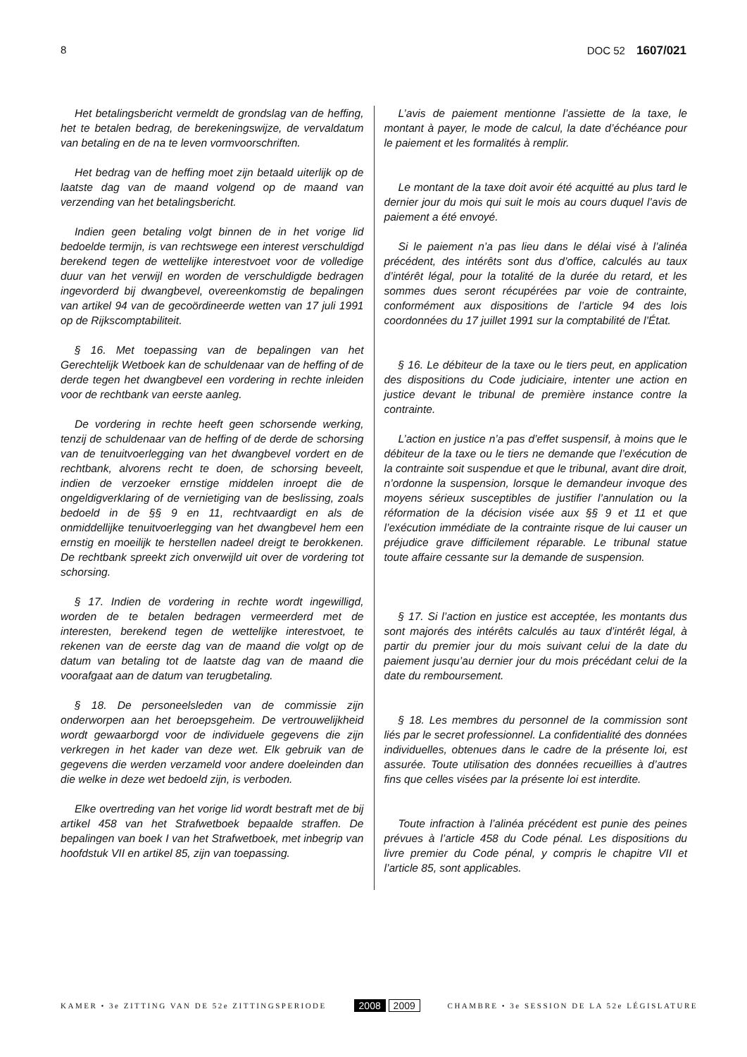8 DOC 52 1607/021
Het betalingsbericht vermeldt de grondslag van de heffing, het te betalen bedrag, de berekeningswijze, de vervaldatum van betaling en de na te leven vormvoorschriften.
Het bedrag van de heffing moet zijn betaald uiterlijk op de laatste dag van de maand volgend op de maand van verzending van het betalingsbericht.
Indien geen betaling volgt binnen de in het vorige lid bedoelde termijn, is van rechtswege een interest verschuldigd berekend tegen de wettelijke interestvoet voor de volledige duur van het verwijl en worden de verschuldigde bedragen ingevorderd bij dwangbevel, overeenkomstig de bepalingen van artikel 94 van de gecoördineerde wetten van 17 juli 1991 op de Rijkscomptabiliteit.
§ 16. Met toepassing van de bepalingen van het Gerechtelijk Wetboek kan de schuldenaar van de heffing of de derde tegen het dwangbevel een vordering in rechte inleiden voor de rechtbank van eerste aanleg.
De vordering in rechte heeft geen schorsende werking, tenzij de schuldenaar van de heffing of de derde de schorsing van de tenuitvoerlegging van het dwangbevel vordert en de rechtbank, alvorens recht te doen, de schorsing beveelt, indien de verzoeker ernstige middelen inroept die de ongeldigverklaring of de vernietiging van de beslissing, zoals bedoeld in de §§ 9 en 11, rechtvaardigt en als de onmiddellijke tenuitvoerlegging van het dwangbevel hem een ernstig en moeilijk te herstellen nadeel dreigt te berokkenen. De rechtbank spreekt zich onverwijld uit over de vordering tot schorsing.
§ 17. Indien de vordering in rechte wordt ingewilligd, worden de te betalen bedragen vermeerderd met de interesten, berekend tegen de wettelijke interestvoet, te rekenen van de eerste dag van de maand die volgt op de datum van betaling tot de laatste dag van de maand die voorafgaat aan de datum van terugbetaling.
§ 18. De personeelsleden van de commissie zijn onderworpen aan het beroepsgeheim. De vertrouwelijkheid wordt gewaarborgd voor de individuele gegevens die zijn verkregen in het kader van deze wet. Elk gebruik van de gegevens die werden verzameld voor andere doeleinden dan die welke in deze wet bedoeld zijn, is verboden.
Elke overtreding van het vorige lid wordt bestraft met de bij artikel 458 van het Strafwetboek bepaalde straffen. De bepalingen van boek I van het Strafwetboek, met inbegrip van hoofdstuk VII en artikel 85, zijn van toepassing.
L’avis de paiement mentionne l’assiette de la taxe, le montant à payer, le mode de calcul, la date d’échéance pour le paiement et les formalités à remplir.
Le montant de la taxe doit avoir été acquitté au plus tard le dernier jour du mois qui suit le mois au cours duquel l’avis de paiement a été envoyé.
Si le paiement n’a pas lieu dans le délai visé à l’alinéa précédent, des intérêts sont dus d’office, calculés au taux d’intérêt légal, pour la totalité de la durée du retard, et les sommes dues seront récupérées par voie de contrainte, conformément aux dispositions de l’article 94 des lois coordonnées du 17 juillet 1991 sur la comptabilité de l’État.
§ 16. Le débiteur de la taxe ou le tiers peut, en application des dispositions du Code judiciaire, intenter une action en justice devant le tribunal de première instance contre la contrainte.
L’action en justice n’a pas d’effet suspensif, à moins que le débiteur de la taxe ou le tiers ne demande que l’exécution de la contrainte soit suspendue et que le tribunal, avant dire droit, n’ordonne la suspension, lorsque le demandeur invoque des moyens sérieux susceptibles de justifier l’annulation ou la réformation de la décision visée aux §§ 9 et 11 et que l’exécution immédiate de la contrainte risque de lui causer un préjudice grave difficilement réparable. Le tribunal statue toute affaire cessante sur la demande de suspension.
§ 17. Si l’action en justice est acceptée, les montants dus sont majorés des intérêts calculés au taux d’intérêt légal, à partir du premier jour du mois suivant celui de la date du paiement jusqu’au dernier jour du mois précédant celui de la date du remboursement.
§ 18. Les membres du personnel de la commission sont liés par le secret professionnel. La confidentialité des données individuelles, obtenues dans le cadre de la présente loi, est assurée. Toute utilisation des données recueillies à d’autres fins que celles visées par la présente loi est interdite.
Toute infraction à l’alinéa précédent est punie des peines prévues à l’article 458 du Code pénal. Les dispositions du livre premier du Code pénal, y compris le chapitre VII et l’article 85, sont applicables.
KAMER • 3e ZITTING VAN DE 52e ZITTINGSPERIODE 2008 2009 CHAMBRE • 3e SESSION DE LA 52e LÉGISLATURE